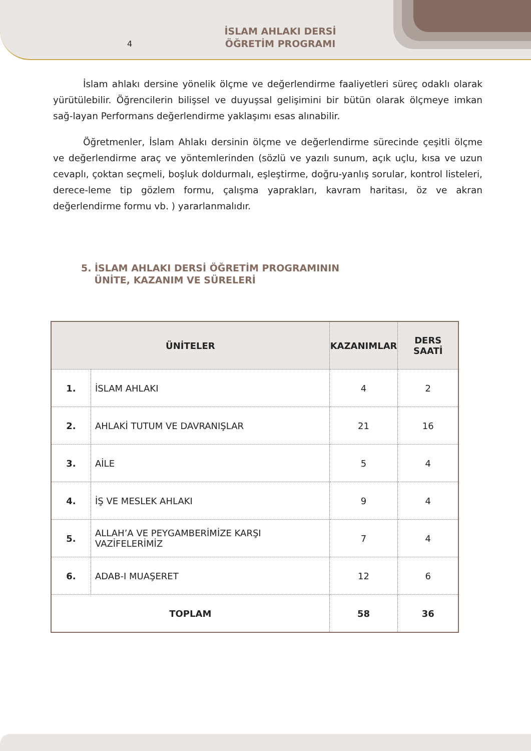4
İSLAM AHLAKI DERSİ
ÖĞRETİM PROGRAMI
İslam ahlakı dersine yönelik ölçme ve değerlendirme faaliyetleri süreç odaklı olarak yürütülebilir. Öğrencilerin bilişsel ve duyuşsal gelişimini bir bütün olarak ölçmeye imkan sağ-layan Performans değerlendirme yaklaşımı esas alınabilir.
Öğretmenler, İslam Ahlakı dersinin ölçme ve değerlendirme sürecinde çeşitli ölçme ve değerlendirme araç ve yöntemlerinden (sözlü ve yazılı sunum, açık uçlu, kısa ve uzun cevaplı, çoktan seçmeli, boşluk doldurmalı, eşleştirme, doğru-yanlış sorular, kontrol listeleri, derece-leme tip gözlem formu, çalışma yaprakları, kavram haritası, öz ve akran değerlendirme formu vb. ) yararlanmalıdır.
5. İSLAM AHLAKI DERSİ ÖĞRETİM PROGRAMININ
ÜNİTE, KAZANIM VE SÜRELERİ
| ÜNİTELER | | KAZANIMLAR | DERS SAATİ |
| --- | --- | --- | --- |
| 1. | İSLAM AHLAKI | 4 | 2 |
| 2. | AHLAKİ TUTUM VE DAVRANIŞLAR | 21 | 16 |
| 3. | AİLE | 5 | 4 |
| 4. | İŞ VE MESLEK AHLAKI | 9 | 4 |
| 5. | ALLAH’A VE PEYGAMBERİMİZE KARŞI VAZİFELERİMİZ | 7 | 4 |
| 6. | ADAB-I MUAŞERET | 12 | 6 |
| TOPLAM | | 58 | 36 |